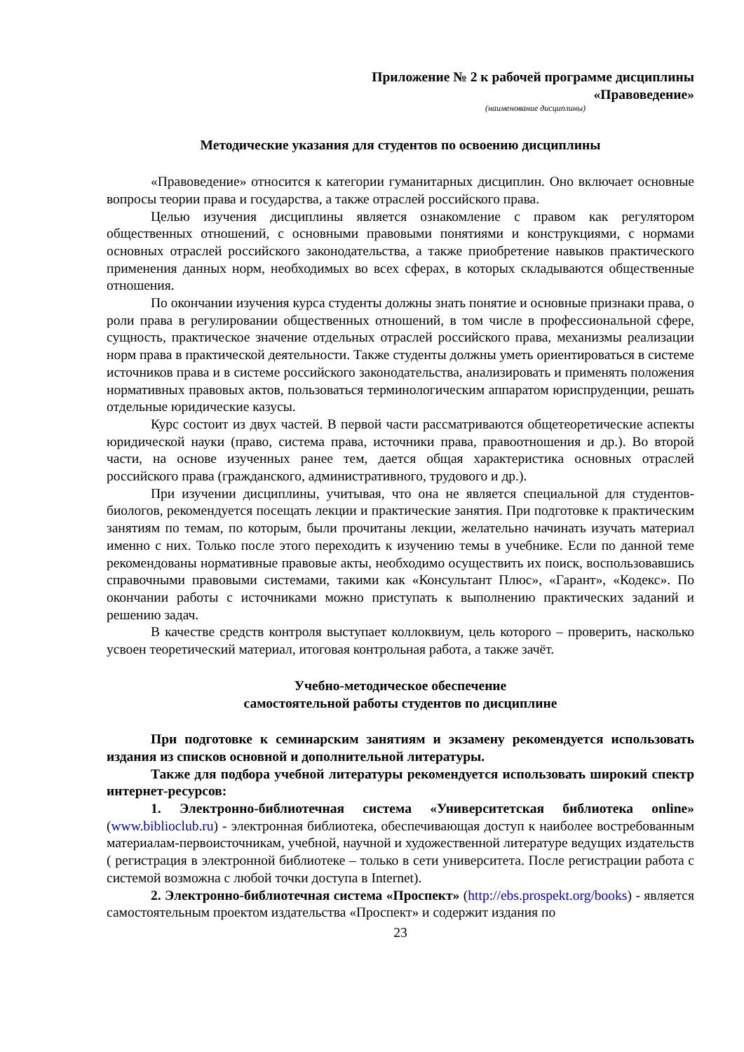Приложение № 2 к рабочей программе дисциплины
«Правоведение»
(наименование дисциплины)
Методические указания для студентов по освоению дисциплины
«Правоведение» относится к категории гуманитарных дисциплин. Оно включает основные вопросы теории права и государства, а также отраслей российского права.
Целью изучения дисциплины является ознакомление с правом как регулятором общественных отношений, с основными правовыми понятиями и конструкциями, с нормами основных отраслей российского законодательства, а также приобретение навыков практического применения данных норм, необходимых во всех сферах, в которых складываются общественные отношения.
По окончании изучения курса студенты должны знать понятие и основные признаки права, о роли права в регулировании общественных отношений, в том числе в профессиональной сфере, сущность, практическое значение отдельных отраслей российского права, механизмы реализации норм права в практической деятельности. Также студенты должны уметь ориентироваться в системе источников права и в системе российского законодательства, анализировать и применять положения нормативных правовых актов, пользоваться терминологическим аппаратом юриспруденции, решать отдельные юридические казусы.
Курс состоит из двух частей. В первой части рассматриваются общетеоретические аспекты юридической науки (право, система права, источники права, правоотношения и др.). Во второй части, на основе изученных ранее тем, дается общая характеристика основных отраслей российского права (гражданского, административного, трудового и др.).
При изучении дисциплины, учитывая, что она не является специальной для студентов-биологов, рекомендуется посещать лекции и практические занятия. При подготовке к практическим занятиям по темам, по которым, были прочитаны лекции, желательно начинать изучать материал именно с них. Только после этого переходить к изучению темы в учебнике. Если по данной теме рекомендованы нормативные правовые акты, необходимо осуществить их поиск, воспользовавшись справочными правовыми системами, такими как «Консультант Плюс», «Гарант», «Кодекс». По окончании работы с источниками можно приступать к выполнению практических заданий и решению задач.
В качестве средств контроля выступает коллоквиум, цель которого – проверить, насколько усвоен теоретический материал, итоговая контрольная работа, а также зачёт.
Учебно-методическое обеспечение
самостоятельной работы студентов по дисциплине
При подготовке к семинарским занятиям и экзамену рекомендуется использовать издания из списков основной и дополнительной литературы.
Также для подбора учебной литературы рекомендуется использовать широкий спектр интернет-ресурсов:
1. Электронно-библиотечная система «Университетская библиотека online» (www.biblioclub.ru) - электронная библиотека, обеспечивающая доступ к наиболее востребованным материалам-первоисточникам, учебной, научной и художественной литературе ведущих издательств ( регистрация в электронной библиотеке – только в сети университета. После регистрации работа с системой возможна с любой точки доступа в Internet).
2. Электронно-библиотечная система «Проспект» (http://ebs.prospekt.org/books) - является самостоятельным проектом издательства «Проспект» и содержит издания по
23